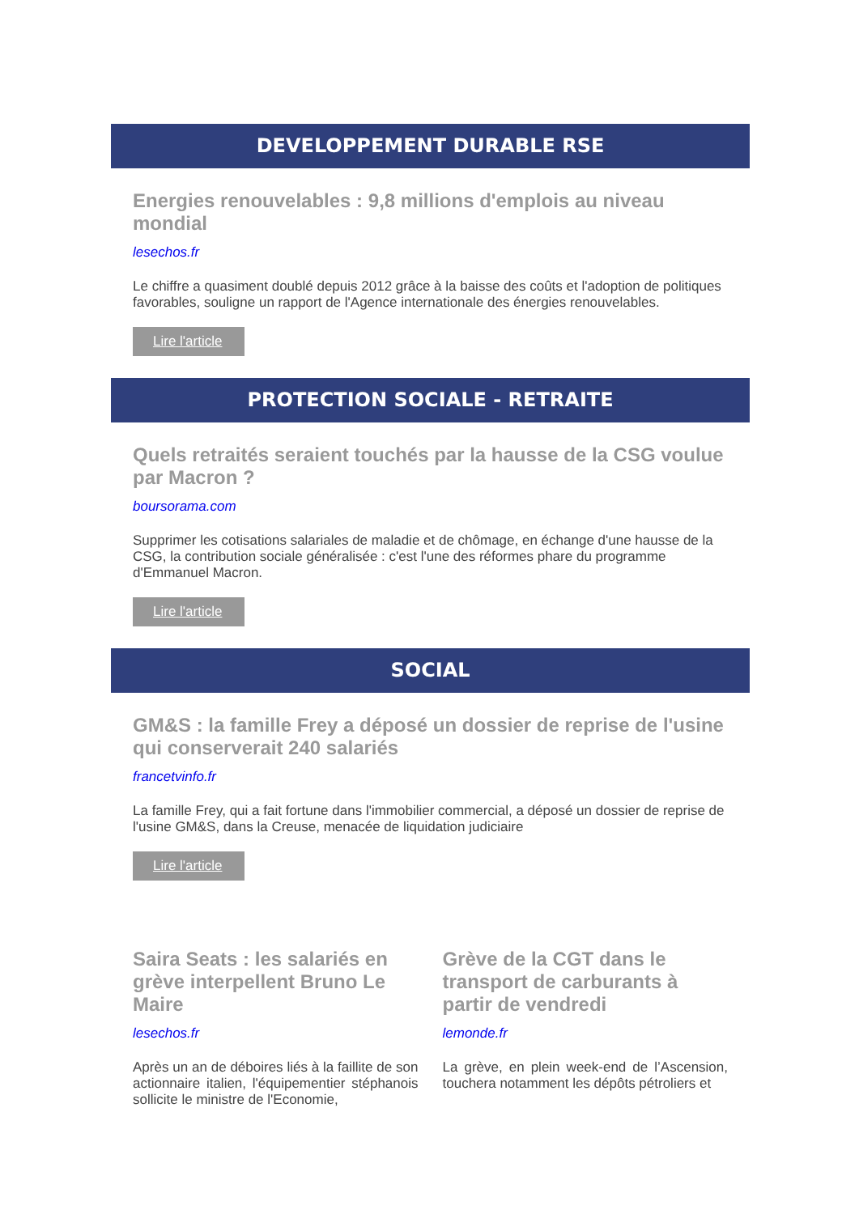DEVELOPPEMENT DURABLE RSE
Energies renouvelables : 9,8 millions d'emplois au niveau mondial
lesechos.fr
Le chiffre a quasiment doublé depuis 2012 grâce à la baisse des coûts et l'adoption de politiques favorables, souligne un rapport de l'Agence internationale des énergies renouvelables.
Lire l'article
PROTECTION SOCIALE - RETRAITE
Quels retraités seraient touchés par la hausse de la CSG voulue par Macron ?
boursorama.com
Supprimer les cotisations salariales de maladie et de chômage, en échange d'une hausse de la CSG, la contribution sociale généralisée : c'est l'une des réformes phare du programme d'Emmanuel Macron.
Lire l'article
SOCIAL
GM&S : la famille Frey a déposé un dossier de reprise de l'usine qui conserverait 240 salariés
francetvinfo.fr
La famille Frey, qui a fait fortune dans l'immobilier commercial, a déposé un dossier de reprise de l'usine GM&S, dans la Creuse, menacée de liquidation judiciaire
Lire l'article
Saira Seats : les salariés en grève interpellent Bruno Le Maire
lesechos.fr
Après un an de déboires liés à la faillite de son actionnaire italien, l'équipementier stéphanois sollicite le ministre de l'Economie,
Grève de la CGT dans le transport de carburants à partir de vendredi
lemonde.fr
La grève, en plein week-end de l’Ascension, touchera notamment les dépôts pétroliers et